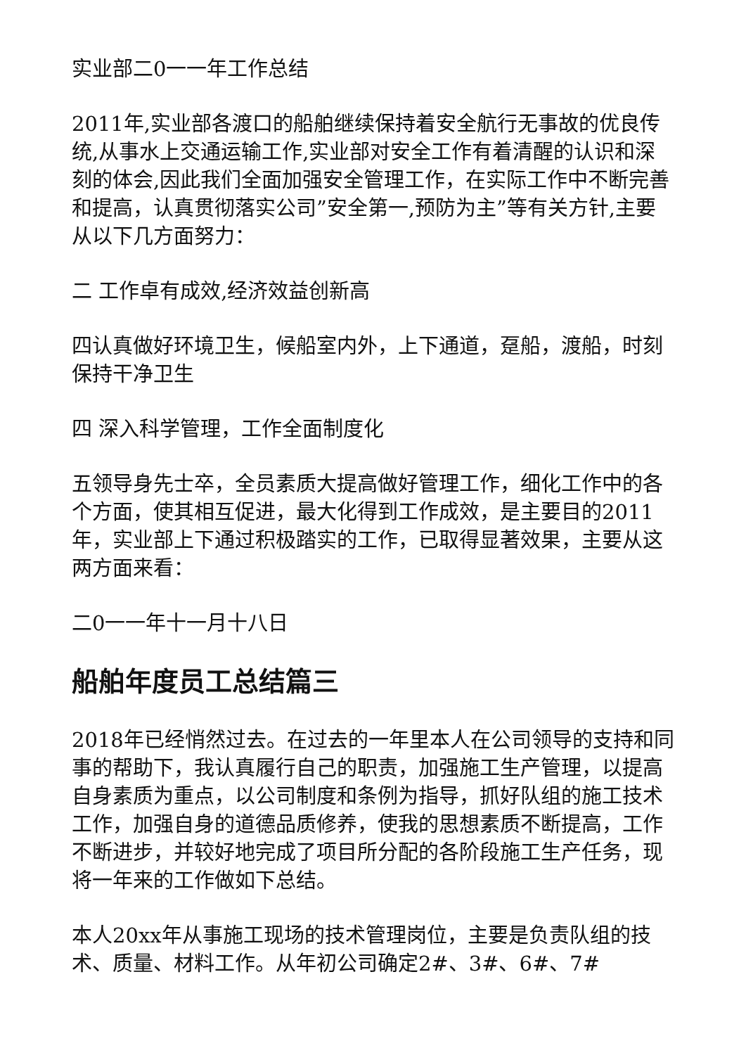实业部二0一一年工作总结
2011年,实业部各渡口的船舶继续保持着安全航行无事故的优良传统,从事水上交通运输工作,实业部对安全工作有着清醒的认识和深刻的体会,因此我们全面加强安全管理工作，在实际工作中不断完善和提高，认真贯彻落实公司”安全第一,预防为主”等有关方针,主要从以下几方面努力：
二 工作卓有成效,经济效益创新高
四认真做好环境卫生，候船室内外，上下通道，趸船，渡船，时刻保持干净卫生
四 深入科学管理，工作全面制度化
五领导身先士卒，全员素质大提高做好管理工作，细化工作中的各个方面，使其相互促进，最大化得到工作成效，是主要目的2011年，实业部上下通过积极踏实的工作，已取得显著效果，主要从这两方面来看：
二0一一年十一月十八日
船舶年度员工总结篇三
2018年已经悄然过去。在过去的一年里本人在公司领导的支持和同事的帮助下，我认真履行自己的职责，加强施工生产管理，以提高自身素质为重点，以公司制度和条例为指导，抓好队组的施工技术工作，加强自身的道德品质修养，使我的思想素质不断提高，工作不断进步，并较好地完成了项目所分配的各阶段施工生产任务，现将一年来的工作做如下总结。
本人20xx年从事施工现场的技术管理岗位，主要是负责队组的技术、质量、材料工作。从年初公司确定2#、3#、6#、7#